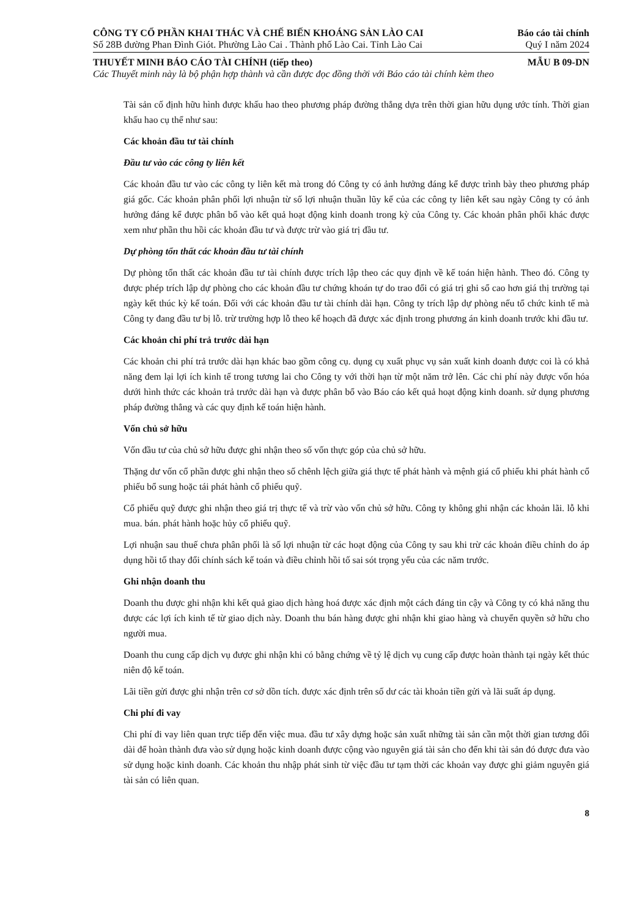CÔNG TY CỔ PHẦN KHAI THÁC VÀ CHẾ BIẾN KHOÁNG SẢN LÀO CAI Báo cáo tài chính
Số 28B đường Phan Đình Giót. Phường Lào Cai . Thành phố Lào Cai. Tỉnh Lào Cai Quý I năm 2024
THUYẾT MINH BÁO CÁO TÀI CHÍNH (tiếp theo) MẪU B 09-DN
Các Thuyết minh này là bộ phận hợp thành và cần được đọc đồng thời với Báo cáo tài chính kèm theo
Tài sản cố định hữu hình được khấu hao theo phương pháp đường thẳng dựa trên thời gian hữu dụng ước tính. Thời gian khấu hao cụ thể như sau:
Các khoản đầu tư tài chính
Đầu tư vào các công ty liên kết
Các khoản đầu tư vào các công ty liên kết mà trong đó Công ty có ảnh hưởng đáng kể được trình bày theo phương pháp giá gốc. Các khoản phân phối lợi nhuận từ số lợi nhuận thuần lũy kế của các công ty liên kết sau ngày Công ty có ảnh hưởng đáng kể được phân bổ vào kết quả hoạt động kinh doanh trong kỳ của Công ty. Các khoản phân phối khác được xem như phần thu hồi các khoản đầu tư và được trừ vào giá trị đầu tư.
Dự phòng tổn thất các khoản đầu tư tài chính
Dự phòng tổn thất các khoản đầu tư tài chính được trích lập theo các quy định về kế toán hiện hành. Theo đó. Công ty được phép trích lập dự phòng cho các khoản đầu tư chứng khoán tự do trao đổi có giá trị ghi sổ cao hơn giá thị trường tại ngày kết thúc kỳ kế toán. Đối với các khoản đầu tư tài chính dài hạn. Công ty trích lập dự phòng nếu tổ chức kinh tế mà Công ty đang đầu tư bị lỗ. trừ trường hợp lỗ theo kế hoạch đã được xác định trong phương án kinh doanh trước khi đầu tư.
Các khoản chi phí trả trước dài hạn
Các khoản chi phí trả trước dài hạn khác bao gồm công cụ. dụng cụ xuất phục vụ sản xuất kinh doanh được coi là có khả năng đem lại lợi ích kinh tế trong tương lai cho Công ty với thời hạn từ một năm trở lên. Các chi phí này được vốn hóa dưới hình thức các khoản trả trước dài hạn và được phân bổ vào Báo cáo kết quả hoạt động kinh doanh. sử dụng phương pháp đường thẳng và các quy định kế toán hiện hành.
Vốn chủ sở hữu
Vốn đầu tư của chủ sở hữu được ghi nhận theo số vốn thực góp của chủ sở hữu.
Thặng dư vốn cổ phần được ghi nhận theo số chênh lệch giữa giá thực tế phát hành và mệnh giá cổ phiếu khi phát hành cổ phiếu bổ sung hoặc tái phát hành cổ phiếu quỹ.
Cổ phiếu quỹ được ghi nhận theo giá trị thực tế và trừ vào vốn chủ sở hữu. Công ty không ghi nhận các khoản lãi. lỗ khi mua. bán. phát hành hoặc hủy cổ phiếu quỹ.
Lợi nhuận sau thuế chưa phân phối là số lợi nhuận từ các hoạt động của Công ty sau khi trừ các khoản điều chỉnh do áp dụng hồi tố thay đổi chính sách kế toán và điều chỉnh hồi tố sai sót trọng yếu của các năm trước.
Ghi nhận doanh thu
Doanh thu được ghi nhận khi kết quả giao dịch hàng hoá được xác định một cách đáng tin cậy và Công ty có khả năng thu được các lợi ích kinh tế từ giao dịch này. Doanh thu bán hàng được ghi nhận khi giao hàng và chuyển quyền sở hữu cho người mua.
Doanh thu cung cấp dịch vụ được ghi nhận khi có bằng chứng về tỷ lệ dịch vụ cung cấp được hoàn thành tại ngày kết thúc niên độ kế toán.
Lãi tiền gửi được ghi nhận trên cơ sở dồn tích. được xác định trên số dư các tài khoản tiền gửi và lãi suất áp dụng.
Chi phí đi vay
Chi phí đi vay liên quan trực tiếp đến việc mua. đầu tư xây dựng hoặc sản xuất những tài sản cần một thời gian tương đối dài để hoàn thành đưa vào sử dụng hoặc kinh doanh được cộng vào nguyên giá tài sản cho đến khi tài sản đó được đưa vào sử dụng hoặc kinh doanh. Các khoản thu nhập phát sinh từ việc đầu tư tạm thời các khoản vay được ghi giảm nguyên giá tài sản có liên quan.
8